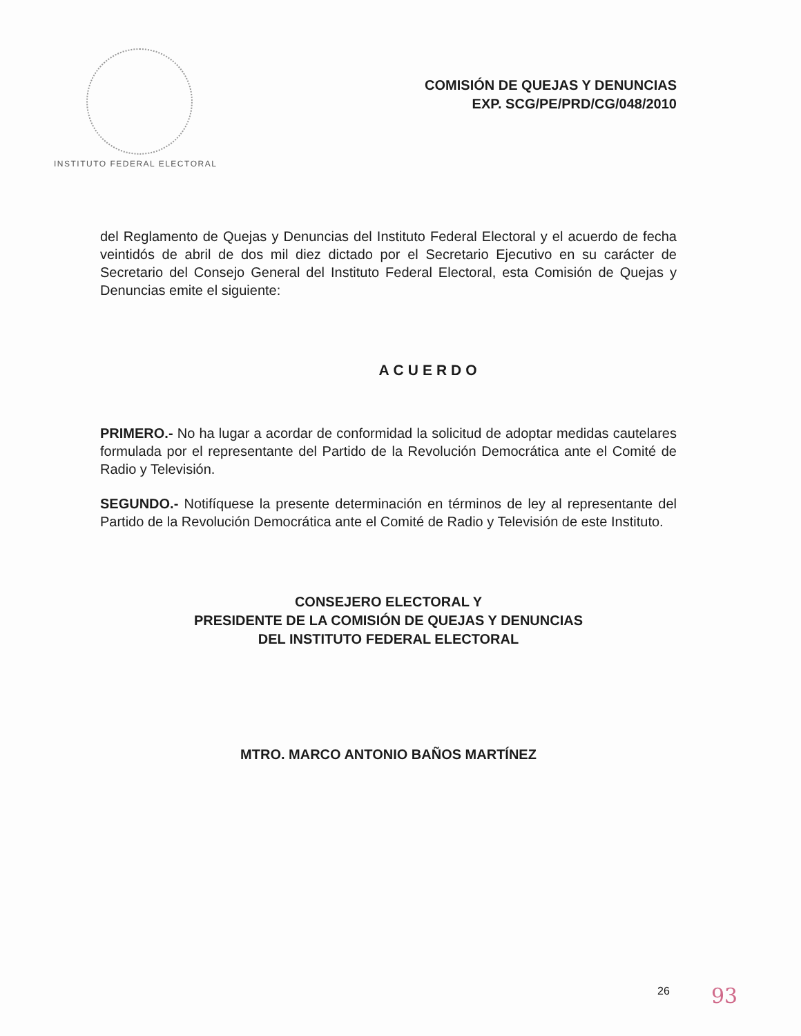INSTITUTO FEDERAL ELECTORAL
COMISIÓN DE QUEJAS Y DENUNCIAS
EXP. SCG/PE/PRD/CG/048/2010
del Reglamento de Quejas y Denuncias del Instituto Federal Electoral y el acuerdo de fecha veintidós de abril de dos mil diez dictado por el Secretario Ejecutivo en su carácter de Secretario del Consejo General del Instituto Federal Electoral, esta Comisión de Quejas y Denuncias emite el siguiente:
ACUERDO
PRIMERO.- No ha lugar a acordar de conformidad la solicitud de adoptar medidas cautelares formulada por el representante del Partido de la Revolución Democrática ante el Comité de Radio y Televisión.
SEGUNDO.- Notifíquese la presente determinación en términos de ley al representante del Partido de la Revolución Democrática ante el Comité de Radio y Televisión de este Instituto.
CONSEJERO ELECTORAL Y
PRESIDENTE DE LA COMISIÓN DE QUEJAS Y DENUNCIAS
DEL INSTITUTO FEDERAL ELECTORAL
MTRO. MARCO ANTONIO BAÑOS MARTÍNEZ
26 93